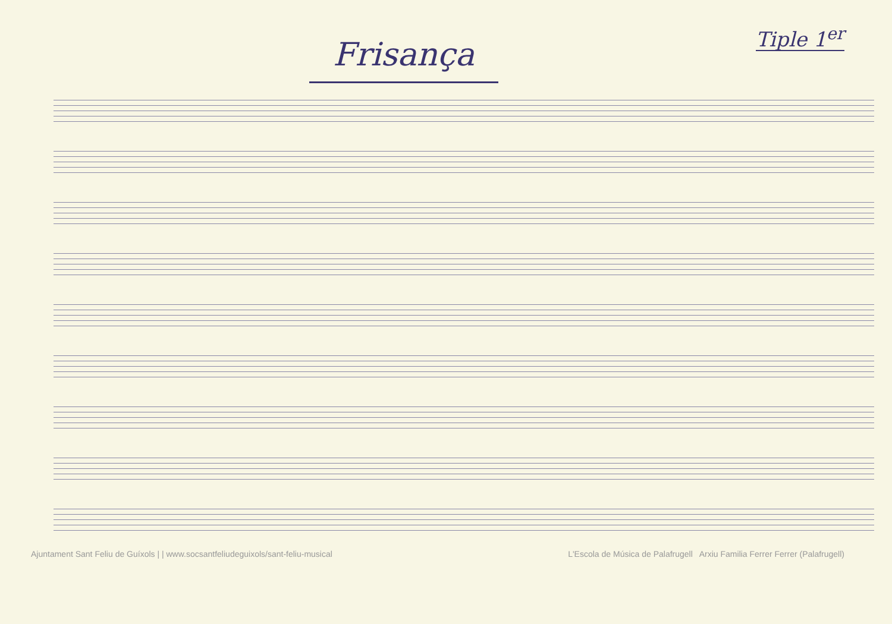Frisança
Tiple 1<sup>er</sup>
Ajuntament Sant Feliu de Guíxols | | www.socsantfeliudeguixols/sant-feliu-musical L'Escola de Música de Palafrugell Arxiu Familia Ferrer Ferrer (Palafrugell)